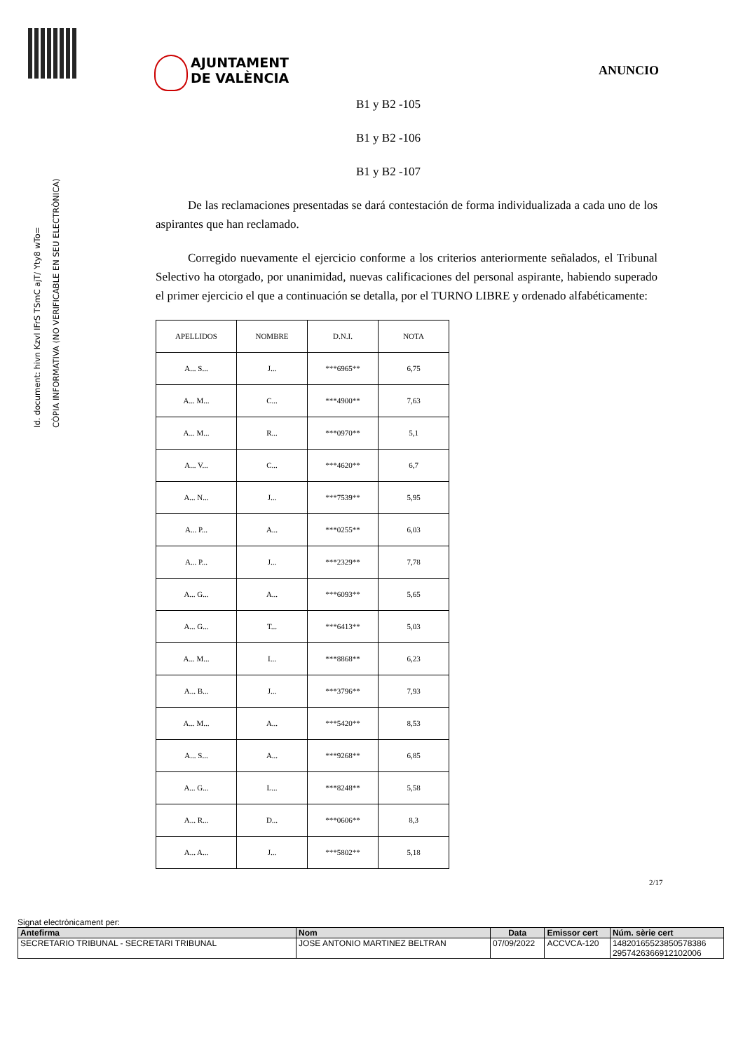Id. document: hivn Kzvl IFrS TSmC ajT/ Yty8 wTo=
CÒPIA INFORMATIVA (NO VERIFICABLE EN SEU ELECTRÒNICA)
AJUNTAMENT
DE VALÈNCIA
ANUNCIO
B1 y B2 -105
B1 y B2 -106
B1 y B2 -107
De las reclamaciones presentadas se dará contestación de forma individualizada a cada uno de los aspirantes que han reclamado.
Corregido nuevamente el ejercicio conforme a los criterios anteriormente señalados, el Tribunal Selectivo ha otorgado, por unanimidad, nuevas calificaciones del personal aspirante, habiendo superado el primer ejercicio el que a continuación se detalla, por el TURNO LIBRE y ordenado alfabéticamente:
| APELLIDOS | NOMBRE | D.N.I. | NOTA |
| A... S... | J... | ***6965** | 6,75 |
| A... M... | C... | ***4900** | 7,63 |
| A... M... | R... | ***0970** | 5,1 |
| A... V... | C... | ***4620** | 6,7 |
| A... N... | J... | ***7539** | 5,95 |
| A... P... | A... | ***0255** | 6,03 |
| A... P... | J... | ***2329** | 7,78 |
| A... G... | A... | ***6093** | 5,65 |
| A... G... | T... | ***6413** | 5,03 |
| A... M... | I... | ***8868** | 6,23 |
| A... B... | J... | ***3796** | 7,93 |
| A... M... | A... | ***5420** | 8,53 |
| A... S... | A... | ***9268** | 6,85 |
| A... G... | L... | ***8248** | 5,58 |
| A... R... | D... | ***0606** | 8,3 |
| A... A... | J... | ***5802** | 5,18 |
2/17
Signat electrònicament per:
| Antefirma | Nom | Data | Emissor cert | Núm. sèrie cert |
| --- | --- | --- | --- | --- |
| SECRETARIO TRIBUNAL - SECRETARI TRIBUNAL | JOSE ANTONIO MARTINEZ BELTRAN | 07/09/2022 | ACCVCA-120 | 14820165523850578386 2957426366912102006 |